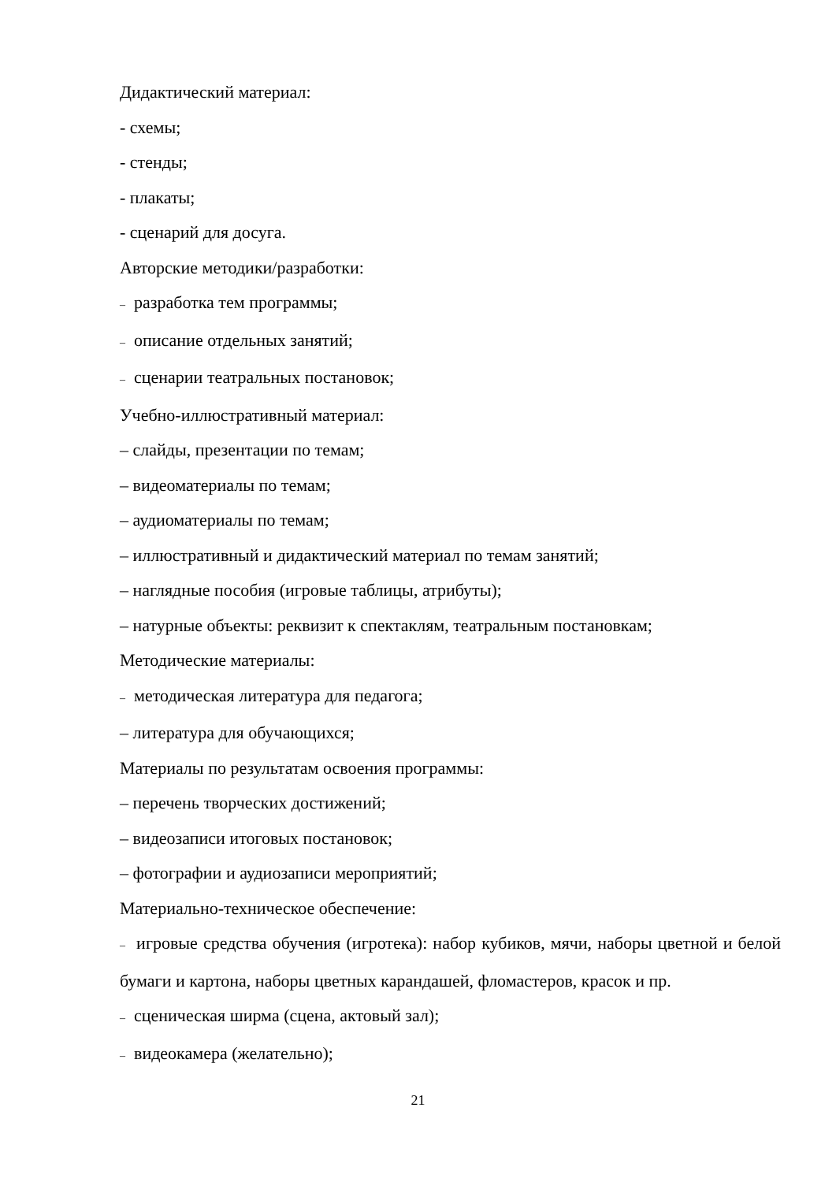Дидактический материал:
- схемы;
- стенды;
- плакаты;
- сценарий для досуга.
Авторские методики/разработки:
– разработка тем программы;
– описание отдельных занятий;
– сценарии театральных постановок;
Учебно-иллюстративный материал:
– слайды, презентации по темам;
– видеоматериалы по темам;
– аудиоматериалы по темам;
– иллюстративный и дидактический материал по темам занятий;
– наглядные пособия (игровые таблицы, атрибуты);
– натурные объекты: реквизит к спектаклям, театральным постановкам;
Методические материалы:
– методическая литература для педагога;
– литература для обучающихся;
Материалы по результатам освоения программы:
– перечень творческих достижений;
– видеозаписи итоговых постановок;
– фотографии и аудиозаписи мероприятий;
Материально-техническое обеспечение:
– игровые средства обучения (игротека): набор кубиков, мячи, наборы цветной и белой бумаги и картона, наборы цветных карандашей, фломастеров, красок и пр.
– сценическая ширма (сцена, актовый зал);
– видеокамера (желательно);
21